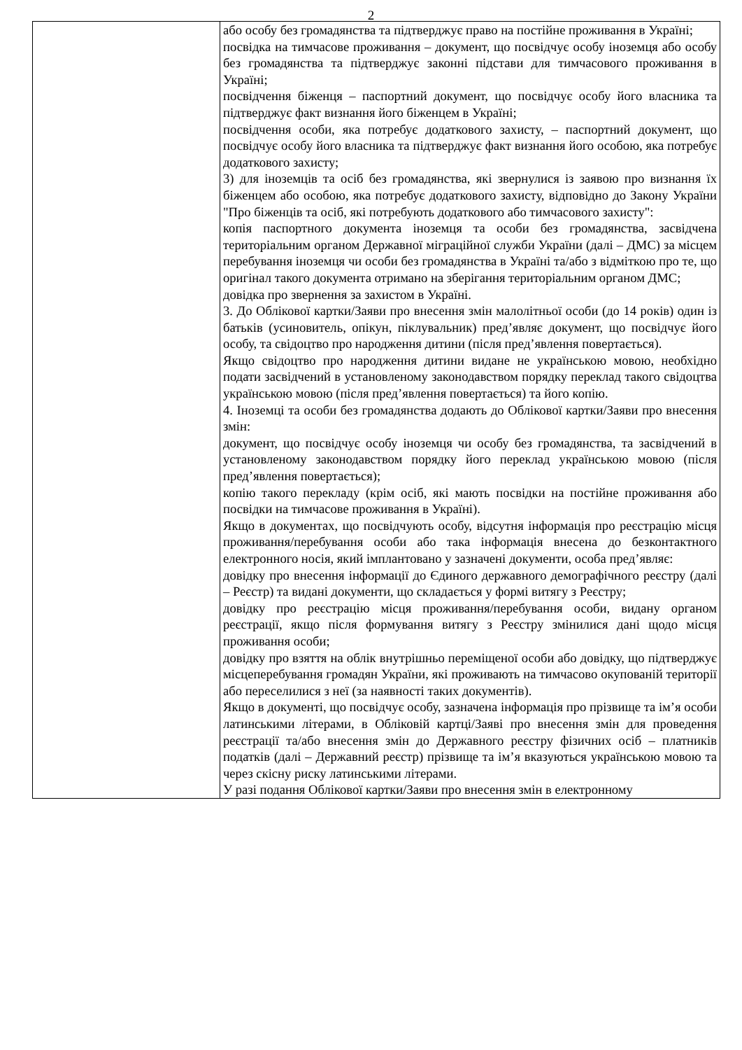2
| | або особу без громадянства та підтверджує право на постійне проживання в Україні; посвідка на тимчасове проживання – документ, що посвідчує особу іноземця або особу без громадянства та підтверджує законні підстави для тимчасового проживання в Україні; посвідчення біженця – паспортний документ, що посвідчує особу його власника та підтверджує факт визнання його біженцем в Україні; посвідчення особи, яка потребує додаткового захисту, – паспортний документ, що посвідчує особу його власника та підтверджує факт визнання його особою, яка потребує додаткового захисту; 3) для іноземців та осіб без громадянства, які звернулися із заявою про визнання їх біженцем або особою, яка потребує додаткового захисту, відповідно до Закону України "Про біженців та осіб, які потребують додаткового або тимчасового захисту": копія паспортного документа іноземця та особи без громадянства, засвідчена територіальним органом Державної міграційної служби України (далі – ДМС) за місцем перебування іноземця чи особи без громадянства в Україні та/або з відміткою про те, що оригінал такого документа отримано на зберігання територіальним органом ДМС; довідка про звернення за захистом в Україні. 3. До Облікової картки/Заяви про внесення змін малолітньої особи (до 14 років) один із батьків (усиновитель, опікун, піклувальник) пред’являє документ, що посвідчує його особу, та свідоцтво про народження дитини (після пред’явлення повертається). Якщо свідоцтво про народження дитини видане не українською мовою, необхідно подати засвідчений в установленому законодавством порядку переклад такого свідоцтва українською мовою (після пред’явлення повертається) та його копію. 4. Іноземці та особи без громадянства додають до Облікової картки/Заяви про внесення змін: документ, що посвідчує особу іноземця чи особу без громадянства, та засвідчений в установленому законодавством порядку його переклад українською мовою (після пред’явлення повертається); копію такого перекладу (крім осіб, які мають посвідки на постійне проживання або посвідки на тимчасове проживання в Україні). Якщо в документах, що посвідчують особу, відсутня інформація про реєстрацію місця проживання/перебування особи або така інформація внесена до безконтактного електронного носія, який імплантовано у зазначені документи, особа пред’являє: довідку про внесення інформації до Єдиного державного демографічного реєстру (далі – Реєстр) та видані документи, що складається у формі витягу з Реєстру; довідку про реєстрацію місця проживання/перебування особи, видану органом реєстрації, якщо після формування витягу з Реєстру змінилися дані щодо місця проживання особи; довідку про взяття на облік внутрішньо переміщеної особи або довідку, що підтверджує місцеперебування громадян України, які проживають на тимчасово окупованій території або переселилися з неї (за наявності таких документів). Якщо в документі, що посвідчує особу, зазначена інформація про прізвище та ім’я особи латинськими літерами, в Обліковій картці/Заяві про внесення змін для проведення реєстрації та/або внесення змін до Державного реєстру фізичних осіб – платників податків (далі – Державний реєстр) прізвище та ім’я вказуються українською мовою та через скісну риску латинськими літерами. У разі подання Облікової картки/Заяви про внесення змін в електронному |